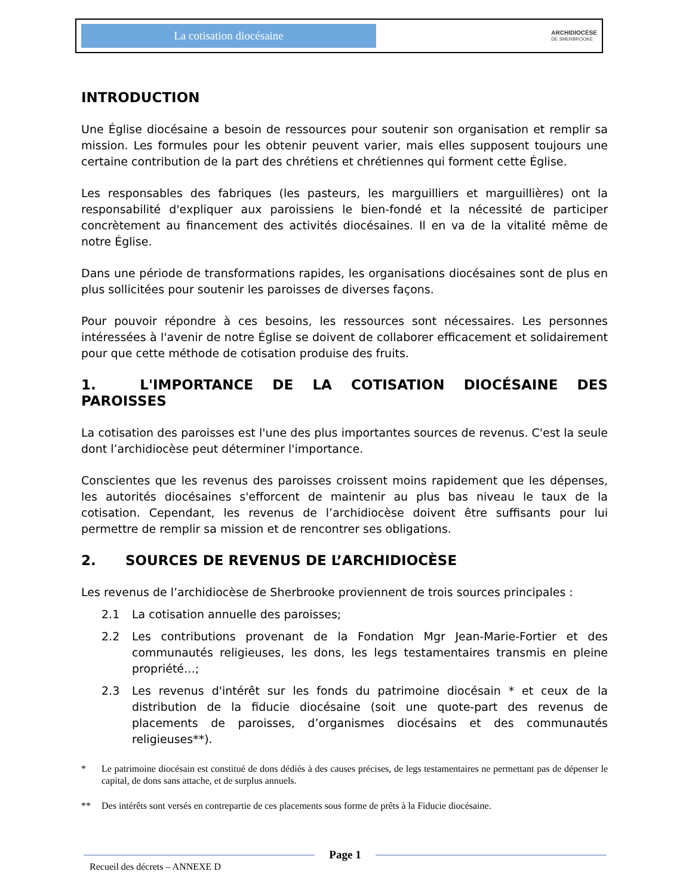La cotisation diocésaine
ARCHIDIOCÈSE
DE SHERBROOKE
INTRODUCTION
Une Église diocésaine a besoin de ressources pour soutenir son organisation et remplir sa mission. Les formules pour les obtenir peuvent varier, mais elles supposent toujours une certaine contribution de la part des chrétiens et chrétiennes qui forment cette Église.
Les responsables des fabriques (les pasteurs, les marguilliers et marguillières) ont la responsabilité d'expliquer aux paroissiens le bien-fondé et la nécessité de participer concrètement au financement des activités diocésaines. Il en va de la vitalité même de notre Église.
Dans une période de transformations rapides, les organisations diocésaines sont de plus en plus sollicitées pour soutenir les paroisses de diverses façons.
Pour pouvoir répondre à ces besoins, les ressources sont nécessaires. Les personnes intéressées à l'avenir de notre Église se doivent de collaborer efficacement et solidairement pour que cette méthode de cotisation produise des fruits.
1. L'IMPORTANCE DE LA COTISATION DIOCÉSAINE DES PAROISSES
La cotisation des paroisses est l'une des plus importantes sources de revenus. C'est la seule dont l’archidiocèse peut déterminer l'importance.
Conscientes que les revenus des paroisses croissent moins rapidement que les dépenses, les autorités diocésaines s'efforcent de maintenir au plus bas niveau le taux de la cotisation. Cependant, les revenus de l’archidiocèse doivent être suffisants pour lui permettre de remplir sa mission et de rencontrer ses obligations.
2. SOURCES DE REVENUS DE L’ARCHIDIOCÈSE
Les revenus de l’archidiocèse de Sherbrooke proviennent de trois sources principales :
2.1 La cotisation annuelle des paroisses;
2.2 Les contributions provenant de la Fondation Mgr Jean-Marie-Fortier et des communautés religieuses, les dons, les legs testamentaires transmis en pleine propriété…;
2.3 Les revenus d'intérêt sur les fonds du patrimoine diocésain * et ceux de la distribution de la fiducie diocésaine (soit une quote-part des revenus de placements de paroisses, d’organismes diocésains et des communautés religieuses**).
* Le patrimoine diocésain est constitué de dons dédiés à des causes précises, de legs testamentaires ne permettant pas de dépenser le capital, de dons sans attache, et de surplus annuels.
** Des intérêts sont versés en contrepartie de ces placements sous forme de prêts à la Fiducie diocésaine.
Page 1
Recueil des décrets – ANNEXE D